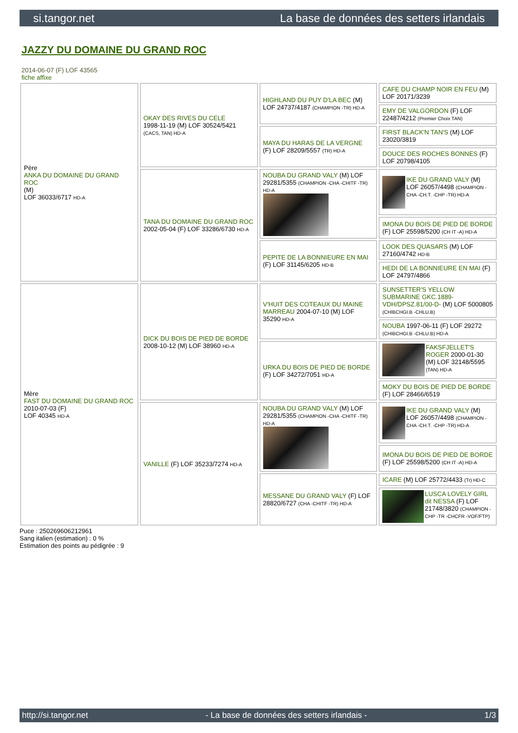si.tangor.net La base de données des setters irlandais
JAZZY DU DOMAINE DU GRAND ROC
2014-06-07 (F) LOF 43565
fiche affixe
| Père ANKA DU DOMAINE DU GRAND ROC (M) LOF 36033/6717 HD-A | OKAY DES RIVES DU CELE 1998-11-19 (M) LOF 30524/5421 (CACS, TAN) HD-A | HIGHLAND DU PUY D'LA BEC (M) LOF 24737/4187 (CHAMPION -TR) HD-A | CAFE DU CHAMP NOIR EN FEU (M) LOF 20171/3239 |
| | | | EMY DE VALGORDON (F) LOF 22487/4212 (Premier Choix TAN) |
| | | MAYA DU HARAS DE LA VERGNE (F) LOF 28209/5557 (TR) HD-A | FIRST BLACK'N TAN'S (M) LOF 23020/3819 |
| | | | DOUCE DES ROCHES BONNES (F) LOF 20798/4105 |
| | TANA DU DOMAINE DU GRAND ROC 2002-05-04 (F) LOF 33286/6730 HD-A | NOUBA DU GRAND VALY (M) LOF 29281/5355 (CHAMPION -CHA -CHITF -TR) HD-A | IKE DU GRAND VALY (M) LOF 26057/4498 (CHAMPION -CHA -CH.T. -CHP -TR) HD-A |
| | | | IMONA DU BOIS DE PIED DE BORDE (F) LOF 25598/5200 (CH IT -A) HD-A |
| | | PEPITE DE LA BONNIEURE EN MAI (F) LOF 31145/6205 HD-B | LOOK DES QUASARS (M) LOF 27160/4742 HD-B |
| | | | HEDI DE LA BONNIEURE EN MAI (F) LOF 24797/4866 |
| Mère FAST DU DOMAINE DU GRAND ROC 2010-07-03 (F) LOF 40345 HD-A | DICK DU BOIS DE PIED DE BORDE 2008-10-12 (M) LOF 38960 HD-A | V'HUIT DES COTEAUX DU MAINE MARREAU 2004-07-10 (M) LOF 35290 HD-A | SUNSETTER'S YELLOW SUBMARINE GKC.1889-VDH/DPSZ.81/00-D- (M) LOF 5000805 (CHIBCHGI.B -CHLU.B) |
| | | | NOUBA 1997-06-11 (F) LOF 29272 (CHIBCHGI.B -CHLU.B) HD-A |
| | | URKA DU BOIS DE PIED DE BORDE (F) LOF 34272/7051 HD-A | FAKSFJELLET'S ROGER 2000-01-30 (M) LOF 32148/5595 (TAN) HD-A |
| | | | MOKY DU BOIS DE PIED DE BORDE (F) LOF 28466/6519 |
| | VANILLE (F) LOF 35233/7274 HD-A | NOUBA DU GRAND VALY (M) LOF 29281/5355 (CHAMPION -CHA -CHITF -TR) HD-A | IKE DU GRAND VALY (M) LOF 26057/4498 (CHAMPION -CHA -CH.T. -CHP -TR) HD-A |
| | | | IMONA DU BOIS DE PIED DE BORDE (F) LOF 25598/5200 (CH IT -A) HD-A |
| | | MESSANE DU GRAND VALY (F) LOF 28820/6727 (CHA -CHITF -TR) HD-A | ICARE (M) LOF 25772/4433 (Tr) HD-C |
| | | | LUSCA LOVELY GIRL dit NESSA (F) LOF 21748/3820 (CHAMPION -CHP -TR -CHCFR -VOF/FTP) |
Puce : 250269606212961
Sang italien (estimation) : 0 %
Estimation des points au pédigrée : 9
http://si.tangor.net - La base de données des setters irlandais - 1/3